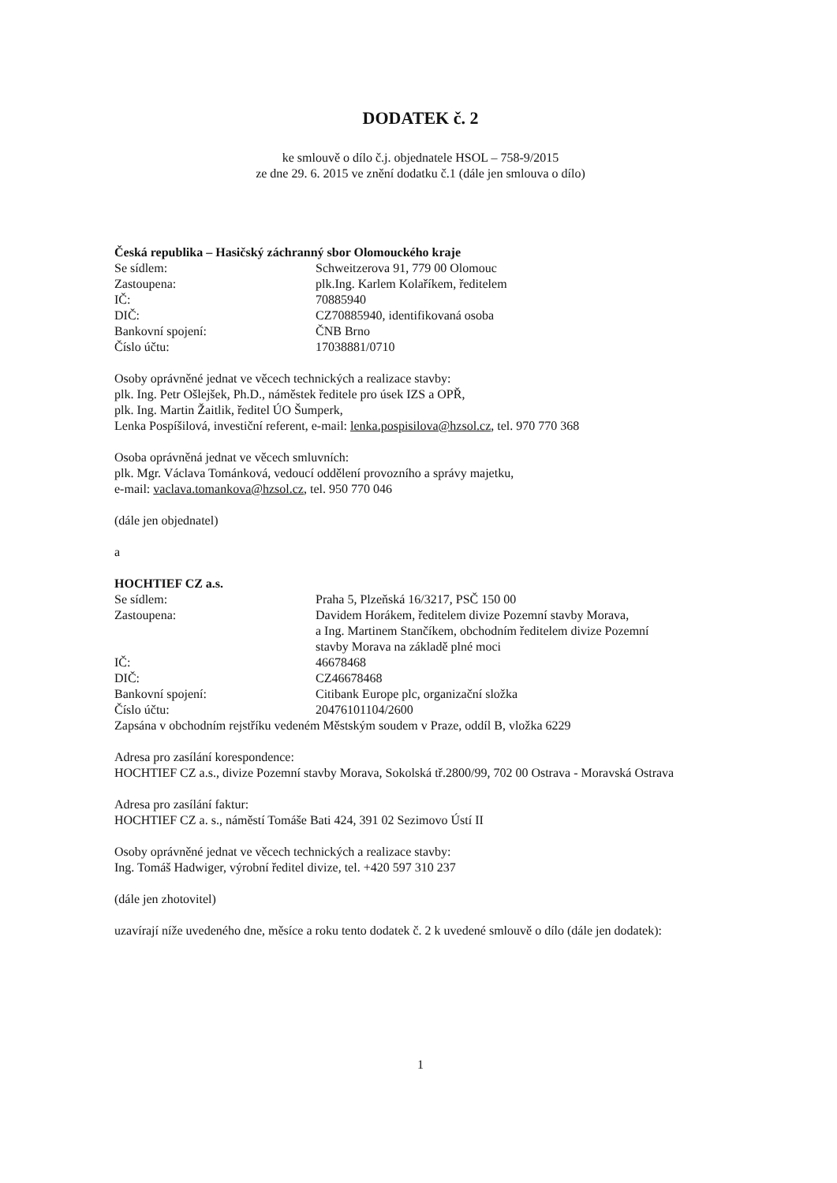DODATEK č. 2
ke smlouvě o dílo č.j. objednatele HSOL – 758-9/2015
ze dne 29. 6. 2015 ve znění dodatku č.1 (dále jen smlouva o dílo)
Česká republika – Hasičský záchranný sbor Olomouckého kraje
| Se sídlem: | Schweitzerova 91, 779 00 Olomouc |
| Zastoupena: | plk.Ing. Karlem Kolaříkem, ředitelem |
| IČ: | 70885940 |
| DIČ: | CZ70885940, identifikovaná osoba |
| Bankovní spojení: | ČNB Brno |
| Číslo účtu: | 17038881/0710 |
Osoby oprávněné jednat ve věcech technických a realizace stavby:
plk. Ing. Petr Ošlejšek, Ph.D., náměstek ředitele pro úsek IZS a OPŘ,
plk. Ing. Martin Žaitlik, ředitel ÚO Šumperk,
Lenka Pospíšilová, investiční referent, e-mail: lenka.pospisilova@hzsol.cz, tel. 970 770 368
Osoba oprávněná jednat ve věcech smluvních:
plk. Mgr. Václava Tománková, vedoucí oddělení provozního a správy majetku,
e-mail: vaclava.tomankova@hzsol.cz, tel. 950 770 046
(dále jen objednatel)
a
HOCHTIEF CZ a.s.
| Se sídlem: | Praha 5, Plzeňská 16/3217, PSČ 150 00 |
| Zastoupena: | Davidem Horákem, ředitelem divize Pozemní stavby Morava, a Ing. Martinem Stančíkem, obchodním ředitelem divize Pozemní stavby Morava na základě plné moci |
| IČ: | 46678468 |
| DIČ: | CZ46678468 |
| Bankovní spojení: | Citibank Europe plc, organizační složka |
| Číslo účtu: | 2047610110​4/2600 |
Zapsána v obchodním rejstříku vedeném Městským soudem v Praze, oddíl B, vložka 6229
Adresa pro zasílání korespondence:
HOCHTIEF CZ a.s., divize Pozemní stavby Morava, Sokolská tř.2800/99, 702 00 Ostrava - Moravská Ostrava
Adresa pro zasílání faktur:
HOCHTIEF CZ a. s., náměstí Tomáše Bati 424, 391 02 Sezimovo Ústí II
Osoby oprávněné jednat ve věcech technických a realizace stavby:
Ing. Tomáš Hadwiger, výrobní ředitel divize, tel. +420 597 310 237
(dále jen zhotovitel)
uzavírají níže uvedeného dne, měsíce a roku tento dodatek č. 2 k uvedené smlouvě o dílo (dále jen dodatek):
1